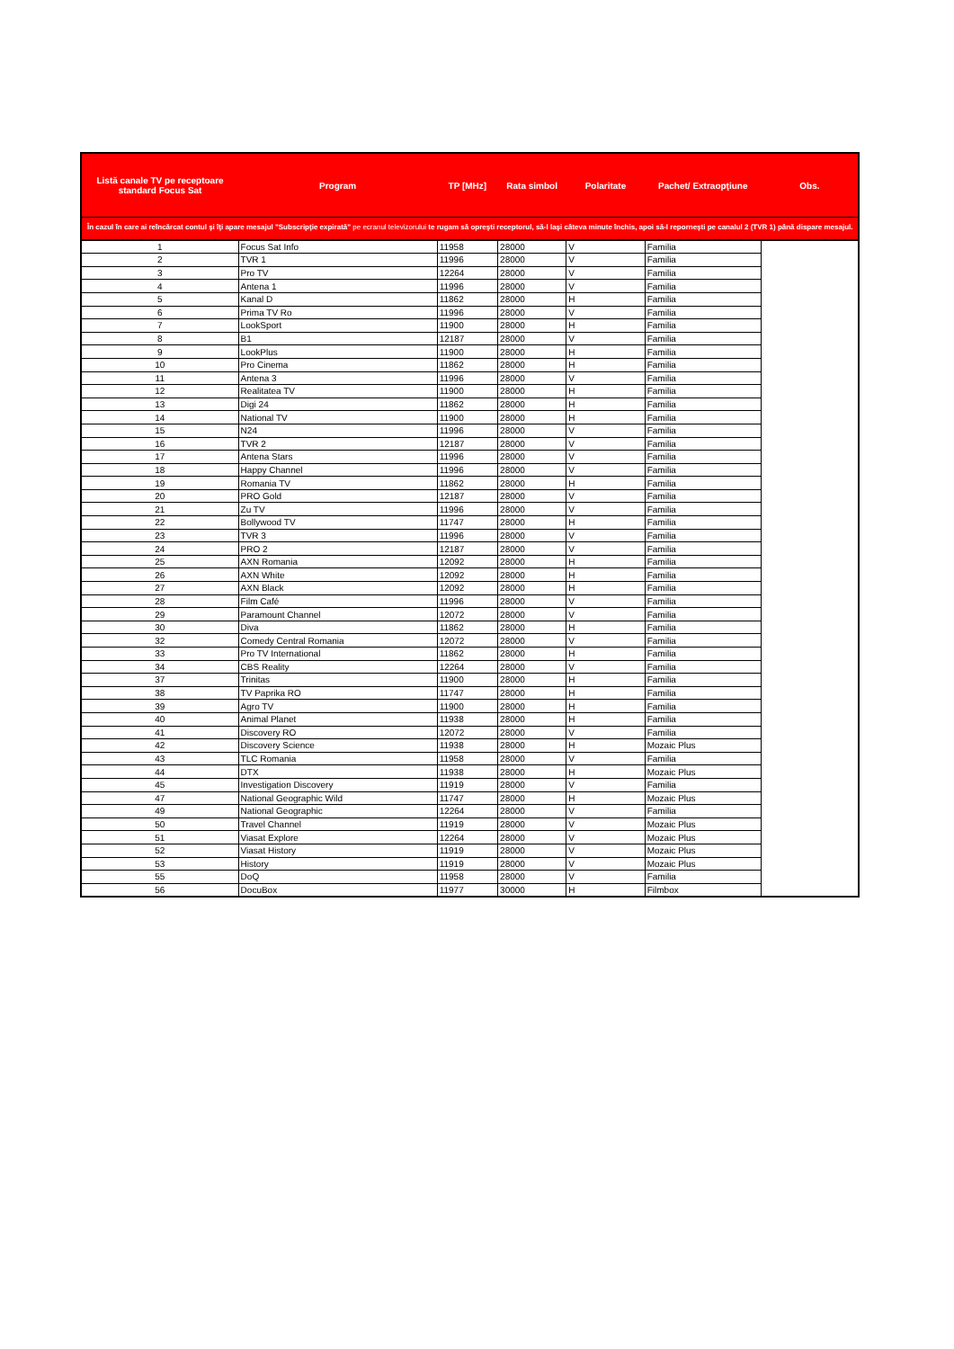| Listă canale TV pe receptoare standard Focus Sat | Program | TP [MHz] | Rata simbol | Polaritate | Pachet/ Extraopţiune | Obs. |
| --- | --- | --- | --- | --- | --- | --- |
| În cazul în care ai reîncărcat contul şi îţi apare mesajul "Subscripţie expirată" pe ecranul televizorului te rugam să opreşti receptorul, să-l laşi câteva minute închis, apoi să-l reporneşti pe canalul 2 (TVR 1) până dispare mesajul. | | | | | | |
| 1 | Focus Sat Info | 11958 | 28000 | V | Familia | |
| 2 | TVR 1 | 11996 | 28000 | V | Familia | |
| 3 | Pro TV | 12264 | 28000 | V | Familia | |
| 4 | Antena 1 | 11996 | 28000 | V | Familia | |
| 5 | Kanal D | 11862 | 28000 | H | Familia | |
| 6 | Prima TV Ro | 11996 | 28000 | V | Familia | |
| 7 | LookSport | 11900 | 28000 | H | Familia | |
| 8 | B1 | 12187 | 28000 | V | Familia | |
| 9 | LookPlus | 11900 | 28000 | H | Familia | |
| 10 | Pro Cinema | 11862 | 28000 | H | Familia | |
| 11 | Antena 3 | 11996 | 28000 | V | Familia | |
| 12 | Realitatea TV | 11900 | 28000 | H | Familia | |
| 13 | Digi 24 | 11862 | 28000 | H | Familia | |
| 14 | National TV | 11900 | 28000 | H | Familia | |
| 15 | N24 | 11996 | 28000 | V | Familia | |
| 16 | TVR 2 | 12187 | 28000 | V | Familia | |
| 17 | Antena Stars | 11996 | 28000 | V | Familia | |
| 18 | Happy Channel | 11996 | 28000 | V | Familia | |
| 19 | Romania TV | 11862 | 28000 | H | Familia | |
| 20 | PRO Gold | 12187 | 28000 | V | Familia | |
| 21 | Zu TV | 11996 | 28000 | V | Familia | |
| 22 | Bollywood TV | 11747 | 28000 | H | Familia | |
| 23 | TVR 3 | 11996 | 28000 | V | Familia | |
| 24 | PRO 2 | 12187 | 28000 | V | Familia | |
| 25 | AXN Romania | 12092 | 28000 | H | Familia | |
| 26 | AXN White | 12092 | 28000 | H | Familia | |
| 27 | AXN Black | 12092 | 28000 | H | Familia | |
| 28 | Film Café | 11996 | 28000 | V | Familia | |
| 29 | Paramount Channel | 12072 | 28000 | V | Familia | |
| 30 | Diva | 11862 | 28000 | H | Familia | |
| 32 | Comedy Central Romania | 12072 | 28000 | V | Familia | |
| 33 | Pro TV International | 11862 | 28000 | H | Familia | |
| 34 | CBS Reality | 12264 | 28000 | V | Familia | |
| 37 | Trinitas | 11900 | 28000 | H | Familia | |
| 38 | TV Paprika RO | 11747 | 28000 | H | Familia | |
| 39 | Agro TV | 11900 | 28000 | H | Familia | |
| 40 | Animal Planet | 11938 | 28000 | H | Familia | |
| 41 | Discovery RO | 12072 | 28000 | V | Familia | |
| 42 | Discovery Science | 11938 | 28000 | H | Mozaic Plus | |
| 43 | TLC Romania | 11958 | 28000 | V | Familia | |
| 44 | DTX | 11938 | 28000 | H | Mozaic Plus | |
| 45 | Investigation Discovery | 11919 | 28000 | V | Familia | |
| 47 | National Geographic Wild | 11747 | 28000 | H | Mozaic Plus | |
| 49 | National Geographic | 12264 | 28000 | V | Familia | |
| 50 | Travel Channel | 11919 | 28000 | V | Mozaic Plus | |
| 51 | Viasat Explore | 12264 | 28000 | V | Mozaic Plus | |
| 52 | Viasat History | 11919 | 28000 | V | Mozaic Plus | |
| 53 | History | 11919 | 28000 | V | Mozaic Plus | |
| 55 | DoQ | 11958 | 28000 | V | Familia | |
| 56 | DocuBox | 11977 | 30000 | H | Filmbox | |